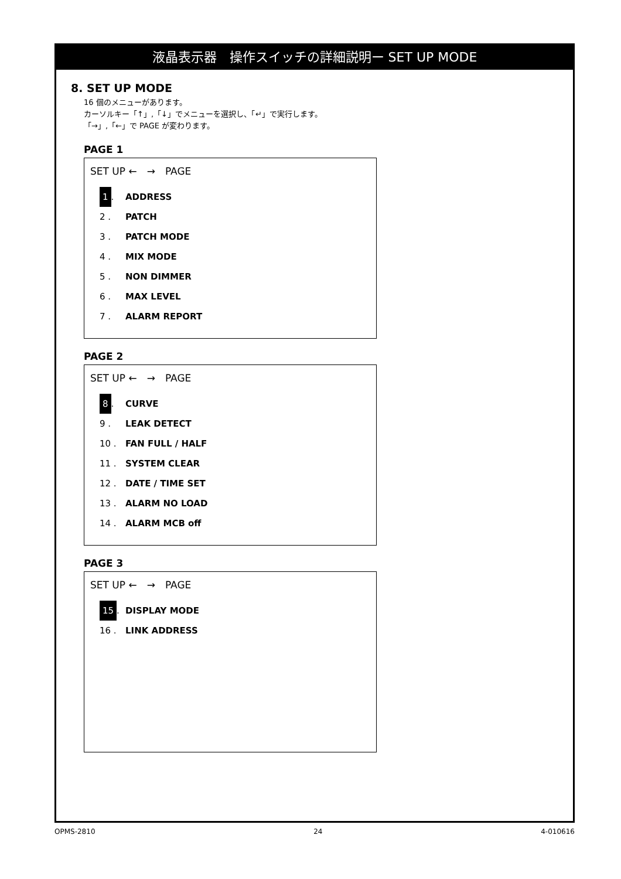液晶表示器　操作スイッチの詳細説明ー SET UP MODE
8. SET UP MODE
16 個のメニューがあります。
カーソルキー「↑」,「↓」でメニューを選択し、「↵」で実行します。
「→」,「←」で PAGE が変わります。
PAGE 1
SET UP ←　→　PAGE
1. ADDRESS
2 . PATCH
3 . PATCH MODE
4 . MIX MODE
5 . NON DIMMER
6 . MAX LEVEL
7 . ALARM REPORT
PAGE 2
SET UP ←　→　PAGE
8. CURVE
9 . LEAK DETECT
10 . FAN FULL / HALF
11 . SYSTEM CLEAR
12 . DATE / TIME SET
13 . ALARM NO LOAD
14 . ALARM MCB off
PAGE 3
SET UP ←　→　PAGE
15. DISPLAY MODE
16 . LINK ADDRESS
OPMS-2810 24 4-010616